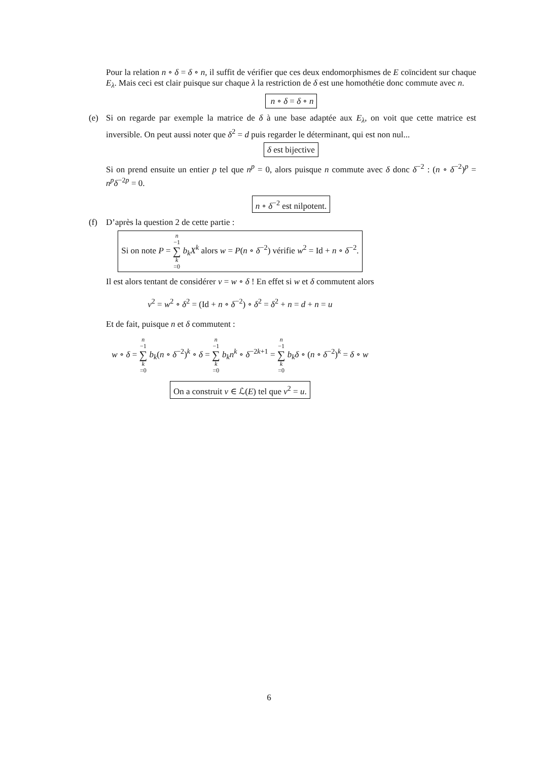Pour la relation n ∘ δ = δ ∘ n, il suffit de vérifier que ces deux endomorphismes de E coïncident sur chaque E<sub>λ</sub>. Mais ceci est clair puisque sur chaque λ la restriction de δ est une homothétie donc commute avec n.
n ∘ δ = δ ∘ n
(e) Si on regarde par exemple la matrice de δ à une base adaptée aux E<sub>λ</sub>, on voit que cette matrice est inversible. On peut aussi noter que δ<sup>2</sup> = d puis regarder le déterminant, qui est non nul...
δ est bijective
Si on prend ensuite un entier p tel que n<sup>p</sup> = 0, alors puisque n commute avec δ donc δ<sup>−2</sup> : (n ∘ δ<sup>−2</sup>)<sup>p</sup> = n<sup>p</sup>δ<sup>−2p</sup> = 0.
n ∘ δ<sup>−2</sup> est nilpotent.
(f) D’après la question 2 de cette partie :
Si on note P = n −1 ∑ k =0 b<sub>k</sub>X<sup>k</sup> alors w = P(n ∘ δ<sup>−2</sup>) vérifie w<sup>2</sup> = Id + n ∘ δ<sup>−2</sup>.
Il est alors tentant de considérer v = w ∘ δ ! En effet si w et δ commutent alors
v<sup>2</sup> = w<sup>2</sup> ∘ δ<sup>2</sup> = (Id + n ∘ δ<sup>−2</sup>) ∘ δ<sup>2</sup> = δ<sup>2</sup> + n = d + n = u
Et de fait, puisque n et δ commutent :
w ∘ δ = n −1 ∑ k =0 b<sub>k</sub>(n ∘ δ<sup>−2</sup>)<sup>k</sup> ∘ δ = n −1 ∑ k =0 b<sub>k</sub>n<sup>k</sup> ∘ δ<sup>−2k+1</sup> = n −1 ∑ k =0 b<sub>k</sub>δ ∘ (n ∘ δ<sup>−2</sup>)<sup>k</sup> = δ ∘ w
On a construit v ∈ ℒ(E) tel que v<sup>2</sup> = u.
6